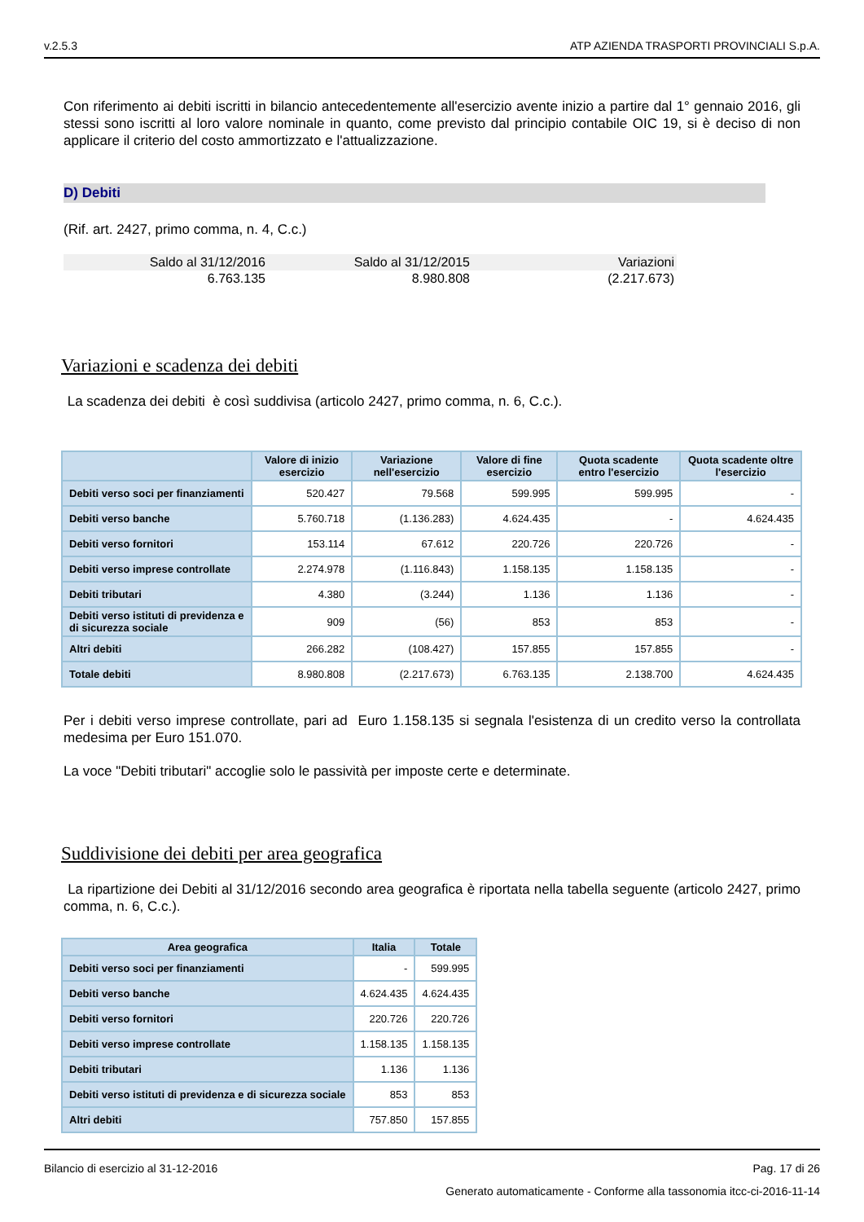v.2.5.3 ATP AZIENDA TRASPORTI PROVINCIALI S.p.A.
Con riferimento ai debiti iscritti in bilancio antecedentemente all'esercizio avente inizio a partire dal 1° gennaio 2016, gli stessi sono iscritti al loro valore nominale in quanto, come previsto dal principio contabile OIC 19, si è deciso di non applicare il criterio del costo ammortizzato e l'attualizzazione.
D) Debiti
(Rif. art. 2427, primo comma, n. 4, C.c.)
| Saldo al 31/12/2016 | Saldo al 31/12/2015 | Variazioni |
| 6.763.135 | 8.980.808 | (2.217.673) |
Variazioni e scadenza dei debiti
La scadenza dei debiti è così suddivisa (articolo 2427, primo comma, n. 6, C.c.).
| | Valore di inizio esercizio | Variazione nell'esercizio | Valore di fine esercizio | Quota scadente entro l'esercizio | Quota scadente oltre l'esercizio |
| --- | --- | --- | --- | --- | --- |
| Debiti verso soci per finanziamenti | 520.427 | 79.568 | 599.995 | 599.995 | - |
| Debiti verso banche | 5.760.718 | (1.136.283) | 4.624.435 | - | 4.624.435 |
| Debiti verso fornitori | 153.114 | 67.612 | 220.726 | 220.726 | - |
| Debiti verso imprese controllate | 2.274.978 | (1.116.843) | 1.158.135 | 1.158.135 | - |
| Debiti tributari | 4.380 | (3.244) | 1.136 | 1.136 | - |
| Debiti verso istituti di previdenza e di sicurezza sociale | 909 | (56) | 853 | 853 | - |
| Altri debiti | 266.282 | (108.427) | 157.855 | 157.855 | - |
| Totale debiti | 8.980.808 | (2.217.673) | 6.763.135 | 2.138.700 | 4.624.435 |
Per i debiti verso imprese controllate, pari ad Euro 1.158.135 si segnala l'esistenza di un credito verso la controllata medesima per Euro 151.070.
La voce "Debiti tributari" accoglie solo le passività per imposte certe e determinate.
Suddivisione dei debiti per area geografica
La ripartizione dei Debiti al 31/12/2016 secondo area geografica è riportata nella tabella seguente (articolo 2427, primo comma, n. 6, C.c.).
| Area geografica | Italia | Totale |
| --- | --- | --- |
| Debiti verso soci per finanziamenti | - | 599.995 |
| Debiti verso banche | 4.624.435 | 4.624.435 |
| Debiti verso fornitori | 220.726 | 220.726 |
| Debiti verso imprese controllate | 1.158.135 | 1.158.135 |
| Debiti tributari | 1.136 | 1.136 |
| Debiti verso istituti di previdenza e di sicurezza sociale | 853 | 853 |
| Altri debiti | 757.850 | 157.855 |
Bilancio di esercizio al 31-12-2016 Pag. 17 di 26
Generato automaticamente - Conforme alla tassonomia itcc-ci-2016-11-14